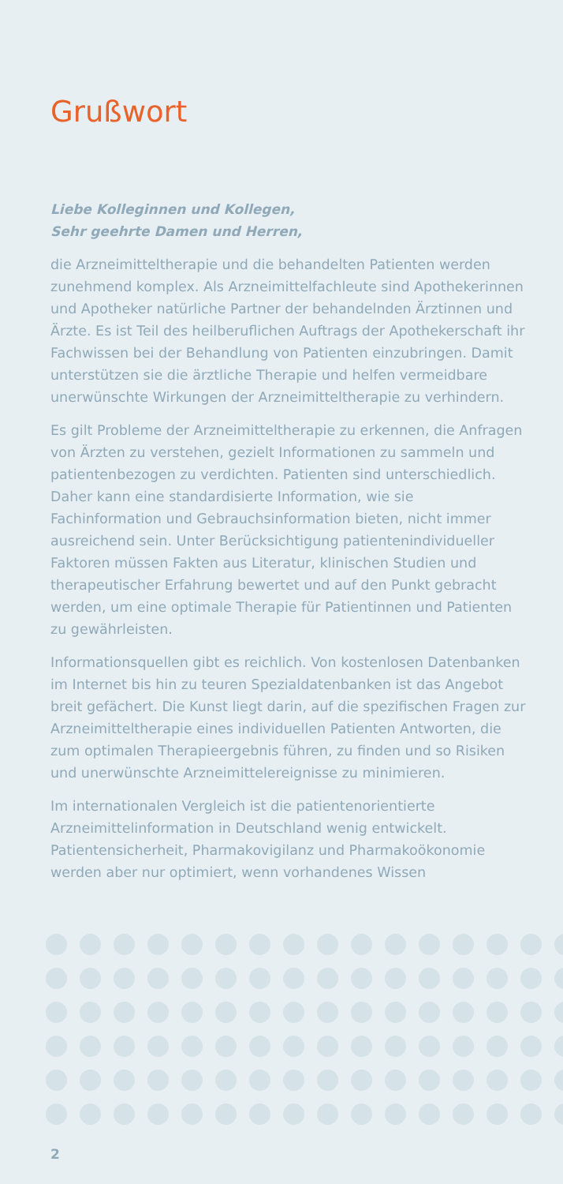Grußwort
Liebe Kolleginnen und Kollegen,
Sehr geehrte Damen und Herren,
die Arzneimitteltherapie und die behandelten Patienten werden zunehmend komplex. Als Arzneimittelfachleute sind Apothe­kerinnen und Apotheker natürliche Partner der behandelnden Ärztinnen und Ärzte. Es ist Teil des heilberuflichen Auftrags der Apothekerschaft ihr Fachwissen bei der Behandlung von Patienten einzubringen. Damit unterstützen sie die ärztliche Therapie und helfen vermeidbare unerwünschte Wirkungen der Arzneimitteltherapie zu verhindern.
Es gilt Probleme der Arzneimitteltherapie zu erkennen, die Anfragen von Ärzten zu verstehen, gezielt Informationen zu sammeln und patientenbezogen zu verdichten. Patienten sind unterschiedlich. Daher kann eine standardisierte Infor­mation, wie sie Fachinformation und Gebrauchsinformation bieten, nicht immer ausreichend sein. Unter Berücksichtigung patientenindividueller Faktoren müssen Fakten aus Literatur, klinischen Studien und therapeutischer Erfahrung bewertet und auf den Punkt gebracht werden, um eine optimale Therapie für Patientinnen und Patienten zu gewährleisten.
Informationsquellen gibt es reichlich. Von kostenlosen Daten­banken im Internet bis hin zu teuren Spezialdatenbanken ist das Angebot breit gefächert. Die Kunst liegt darin, auf die spezifischen Fragen zur Arzneimitteltherapie eines individu­ellen Patienten Antworten, die zum optimalen Therapie­ergebnis führen, zu finden und so Risiken und unerwünschte Arzneimittelereignisse zu minimieren.
Im internationalen Vergleich ist die patientenorientierte Arzneimittelinformation in Deutschland wenig entwickelt. Patientensicherheit, Pharmakovigilanz und Pharmakoökono­mie werden aber nur optimiert, wenn vorhandenes Wissen
2